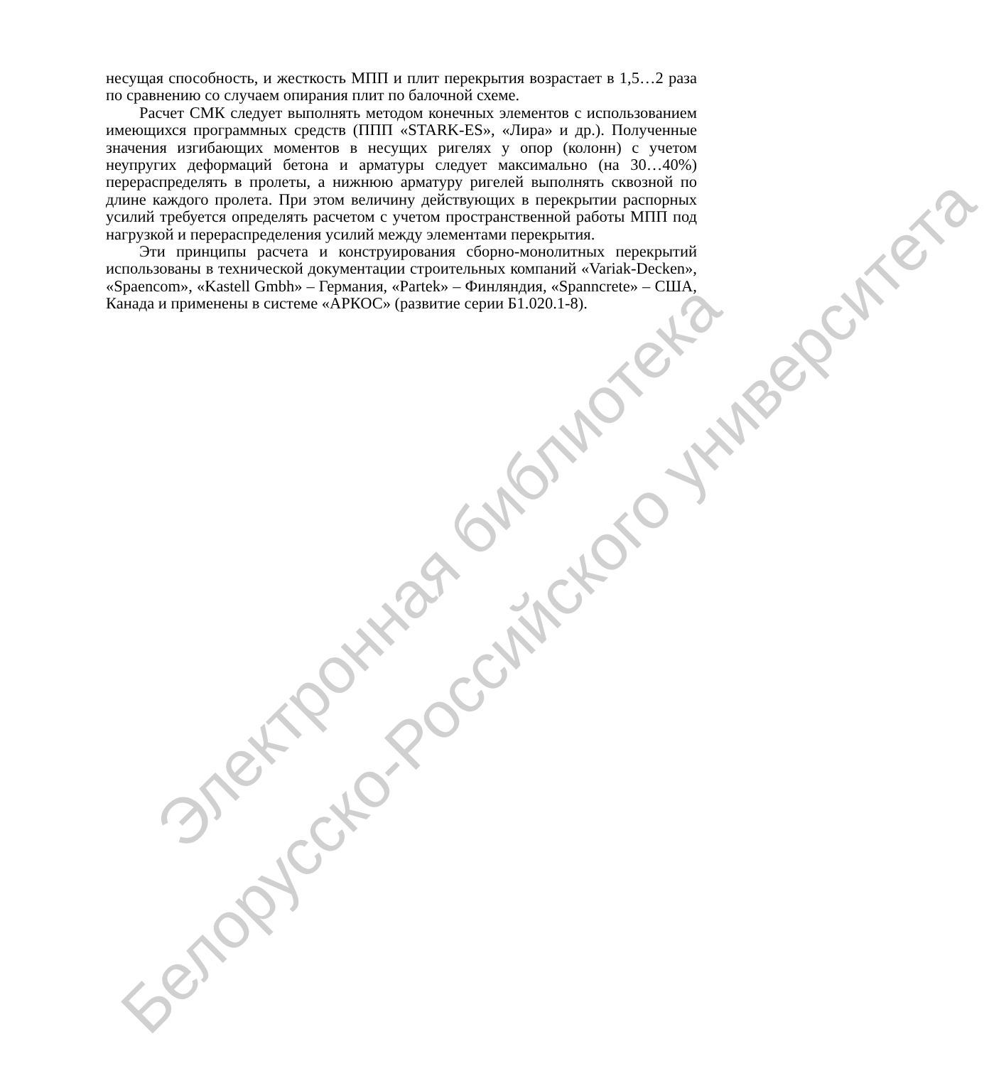несущая способность, и жесткость МПП и плит перекрытия возрастает в 1,5…2 раза по сравнению со случаем опирания плит по балочной схеме.
Расчет СМК следует выполнять методом конечных элементов с использованием имеющихся программных средств (ППП «STARK-ES», «Лира» и др.). Полученные значения изгибающих моментов в несущих ригелях у опор (колонн) с учетом неупругих деформаций бетона и арматуры следует максимально (на 30…40%) перераспределять в пролеты, а нижнюю арматуру ригелей выполнять сквозной по длине каждого пролета. При этом величину действующих в перекрытии распорных усилий требуется определять расчетом с учетом пространственной работы МПП под нагрузкой и перераспределения усилий между элементами перекрытия.
Эти принципы расчета и конструирования сборно-монолитных перекрытий использованы в технической документации строительных компаний «Variak-Decken», «Spaencom», «Kastell Gmbh» – Германия, «Partek» – Финляндия, «Spanncrete» – США, Канада и применены в системе «АРКОС» (развитие серии Б1.020.1-8).
Электронная библиотека
Белорусско-Российского университета